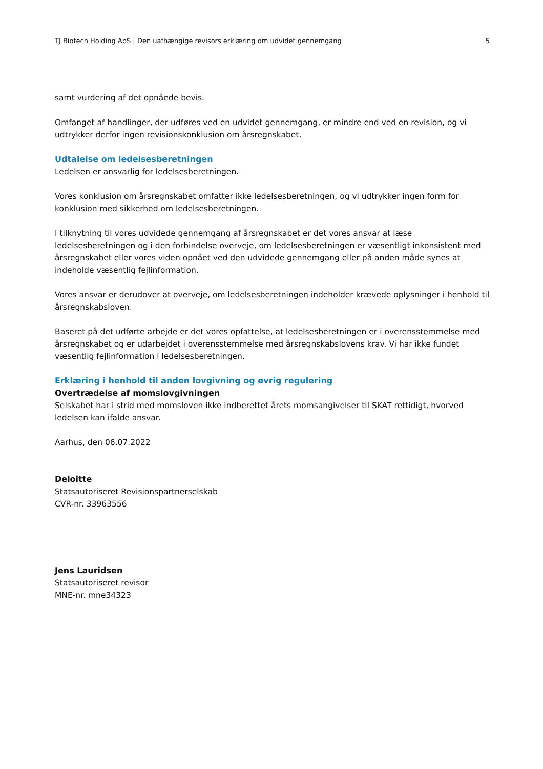TJ Biotech Holding ApS | Den uafhængige revisors erklæring om udvidet gennemgang 5
samt vurdering af det opnåede bevis.
Omfanget af handlinger, der udføres ved en udvidet gennemgang, er mindre end ved en revision, og vi udtrykker derfor ingen revisionskonklusion om årsregnskabet.
Udtalelse om ledelsesberetningen
Ledelsen er ansvarlig for ledelsesberetningen.
Vores konklusion om årsregnskabet omfatter ikke ledelsesberetningen, og vi udtrykker ingen form for konklusion med sikkerhed om ledelsesberetningen.
I tilknytning til vores udvidede gennemgang af årsregnskabet er det vores ansvar at læse ledelsesberetningen og i den forbindelse overveje, om ledelsesberetningen er væsentligt inkonsistent med årsregnskabet eller vores viden opnået ved den udvidede gennemgang eller på anden måde synes at indeholde væsentlig fejlinformation.
Vores ansvar er derudover at overveje, om ledelsesberetningen indeholder krævede oplysninger i henhold til årsregnskabsloven.
Baseret på det udførte arbejde er det vores opfattelse, at ledelsesberetningen er i overensstemmelse med årsregnskabet og er udarbejdet i overensstemmelse med årsregnskabslovens krav. Vi har ikke fundet væsentlig fejlinformation i ledelsesberetningen.
Erklæring i henhold til anden lovgivning og øvrig regulering
Overtrædelse af momslovgivningen
Selskabet har i strid med momsloven ikke indberettet årets momsangivelser til SKAT rettidigt, hvorved ledelsen kan ifalde ansvar.
Aarhus, den 06.07.2022
Deloitte
Statsautoriseret Revisionspartnerselskab
CVR-nr. 33963556
Jens Lauridsen
Statsautoriseret revisor
MNE-nr. mne34323